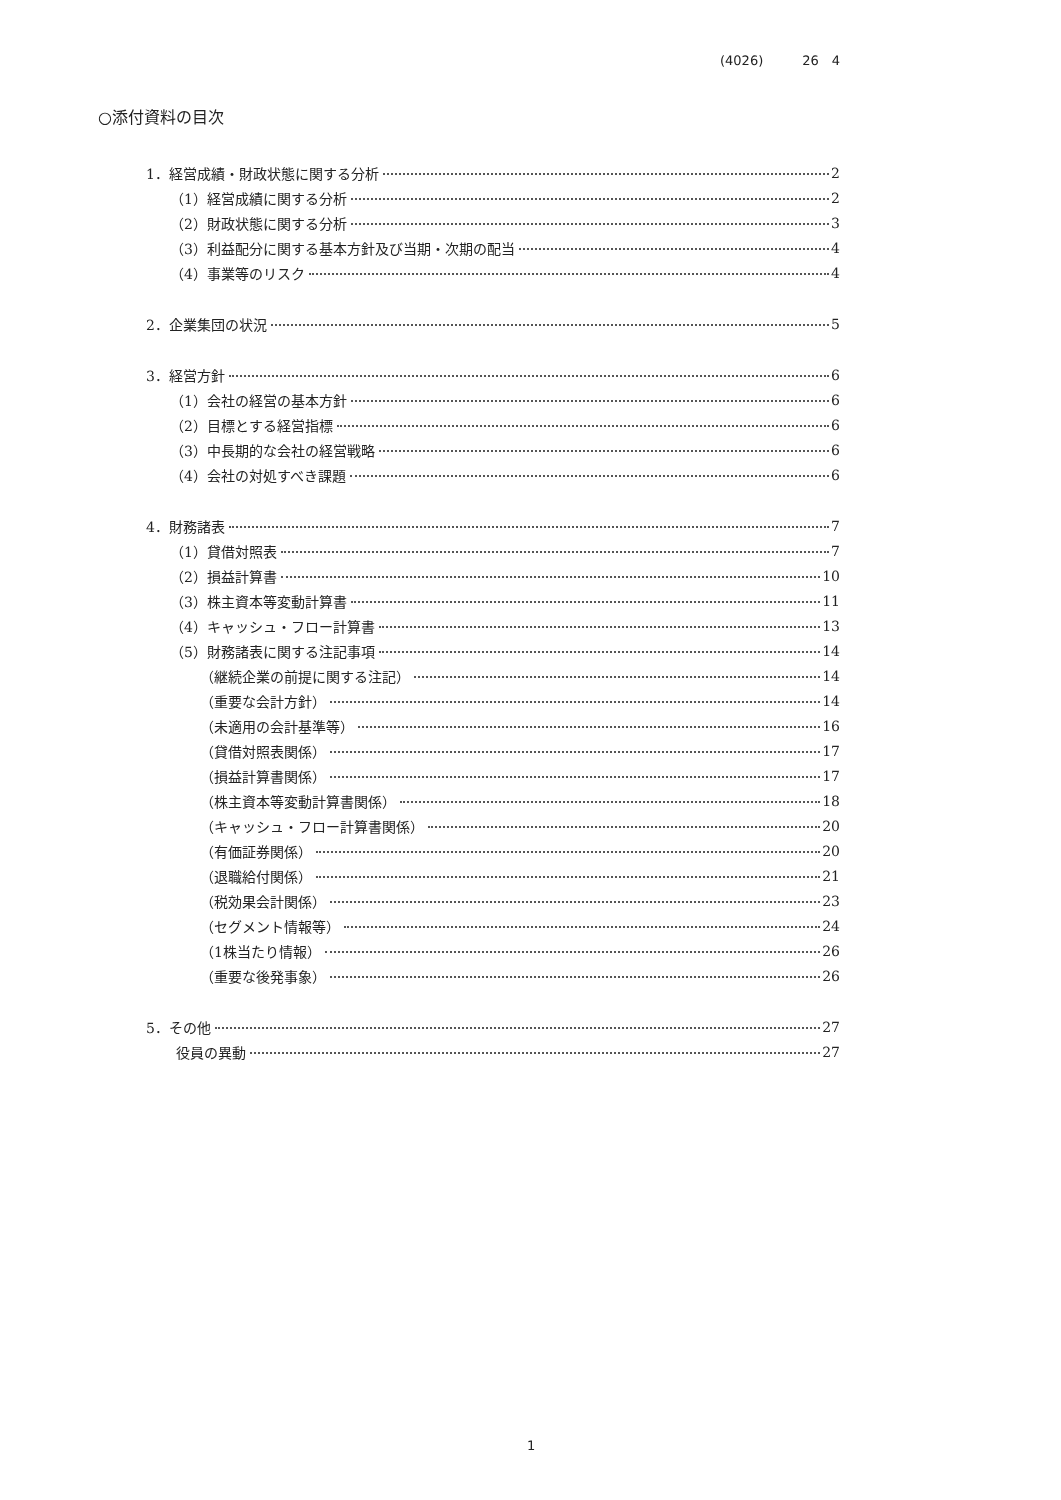(4026)　　　26　4
○添付資料の目次
1．経営成績・財政状態に関する分析 2
（1）経営成績に関する分析 2
（2）財政状態に関する分析 3
（3）利益配分に関する基本方針及び当期・次期の配当 4
（4）事業等のリスク 4
2．企業集団の状況 5
3．経営方針 6
（1）会社の経営の基本方針 6
（2）目標とする経営指標 6
（3）中長期的な会社の経営戦略 6
（4）会社の対処すべき課題 6
4．財務諸表 7
（1）貸借対照表 7
（2）損益計算書 10
（3）株主資本等変動計算書 11
（4）キャッシュ・フロー計算書 13
（5）財務諸表に関する注記事項 14
（継続企業の前提に関する注記） 14
（重要な会計方針） 14
（未適用の会計基準等） 16
（貸借対照表関係） 17
（損益計算書関係） 17
（株主資本等変動計算書関係） 18
（キャッシュ・フロー計算書関係） 20
（有価証券関係） 20
（退職給付関係） 21
（税効果会計関係） 23
（セグメント情報等） 24
（1株当たり情報） 26
（重要な後発事象） 26
5．その他 27
役員の異動 27
1